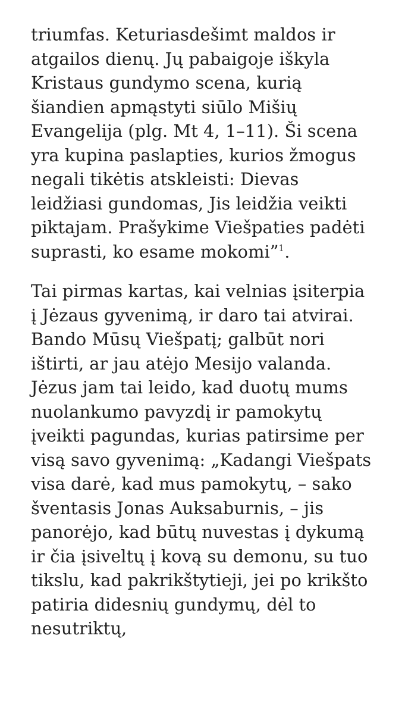triumfas. Keturiasdešimt maldos ir atgailos dienų. Jų pabaigoje iškyla Kristaus gundymo scena, kurią šiandien apmąstyti siūlo Mišių Evangelija (plg. Mt 4, 1–11). Ši scena yra kupina paslapties, kurios žmogus negali tikėtis atskleisti: Dievas leidžiasi gundomas, Jis leidžia veikti piktajam. Prašykime Viešpaties padėti suprasti, ko esame mokomi”<sup>1</sup>.
Tai pirmas kartas, kai velnias įsiterpia į Jėzaus gyvenimą, ir daro tai atvirai. Bando Mūsų Viešpatį; galbūt nori ištirti, ar jau atėjo Mesijo valanda. Jėzus jam tai leido, kad duotų mums nuolankumo pavyzdį ir pamokytų įveikti pagundas, kurias patirsime per visą savo gyvenimą: „Kadangi Viešpats visa darė, kad mus pamokytų, – sako šventasis Jonas Auksaburnis, – jis panorėjo, kad būtų nuvestas į dykumą ir čia įsiveltų į kovą su demonu, su tuo tikslu, kad pakrikštytieji, jei po krikšto patiria didesnių gundymų, dėl to nesutriktų,